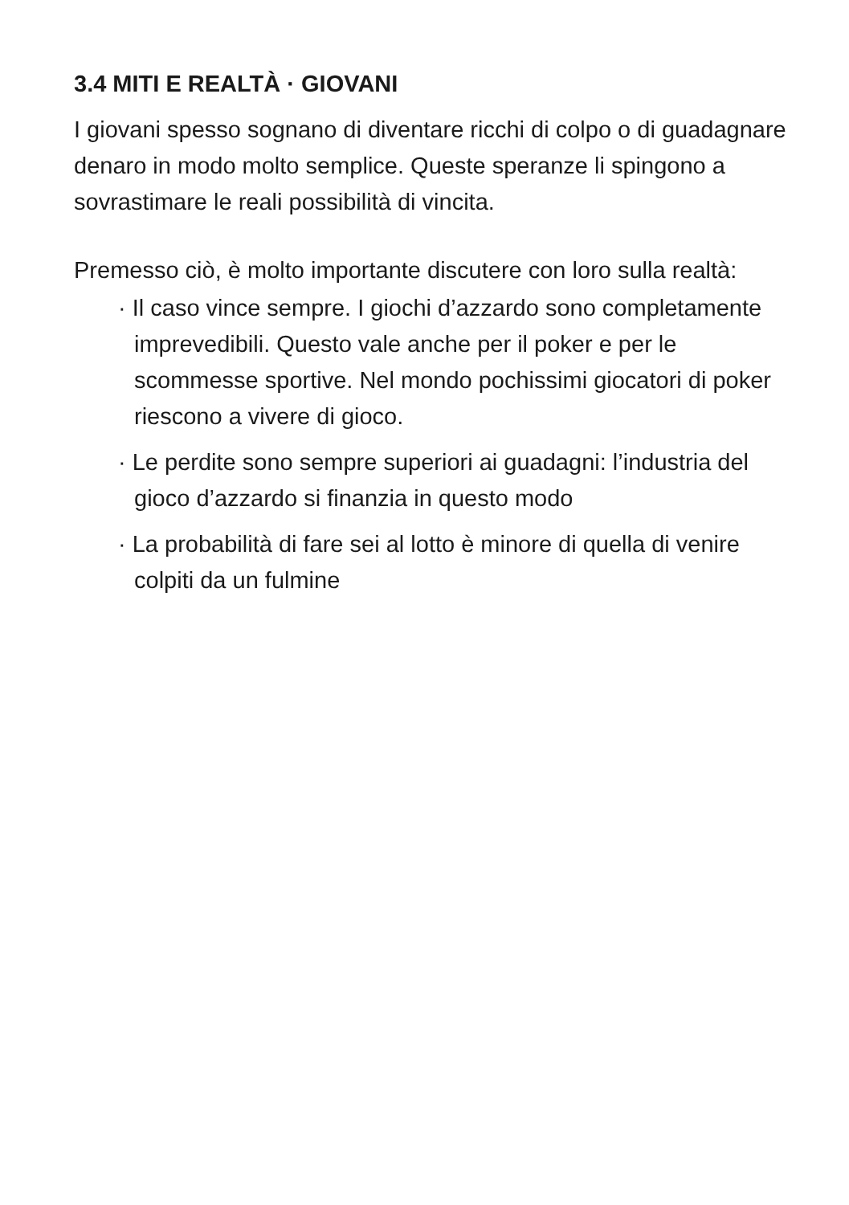3.4 MITI E REALTÀ · GIOVANI
I giovani spesso sognano di diventare ricchi di colpo o di guadagnare denaro in modo molto semplice. Queste speranze li spingono a sovrastimare le reali possibilità di vincita.
Premesso ciò, è molto importante discutere con loro sulla realtà:
· Il caso vince sempre. I giochi d’azzardo sono completamente imprevedibili. Questo vale anche per il poker e per le scommesse sportive. Nel mondo pochissimi giocatori di poker riescono a vivere di gioco.
· Le perdite sono sempre superiori ai guadagni: l’industria del gioco d’azzardo si finanzia in questo modo
· La probabilità di fare sei al lotto è minore di quella di venire colpiti da un fulmine